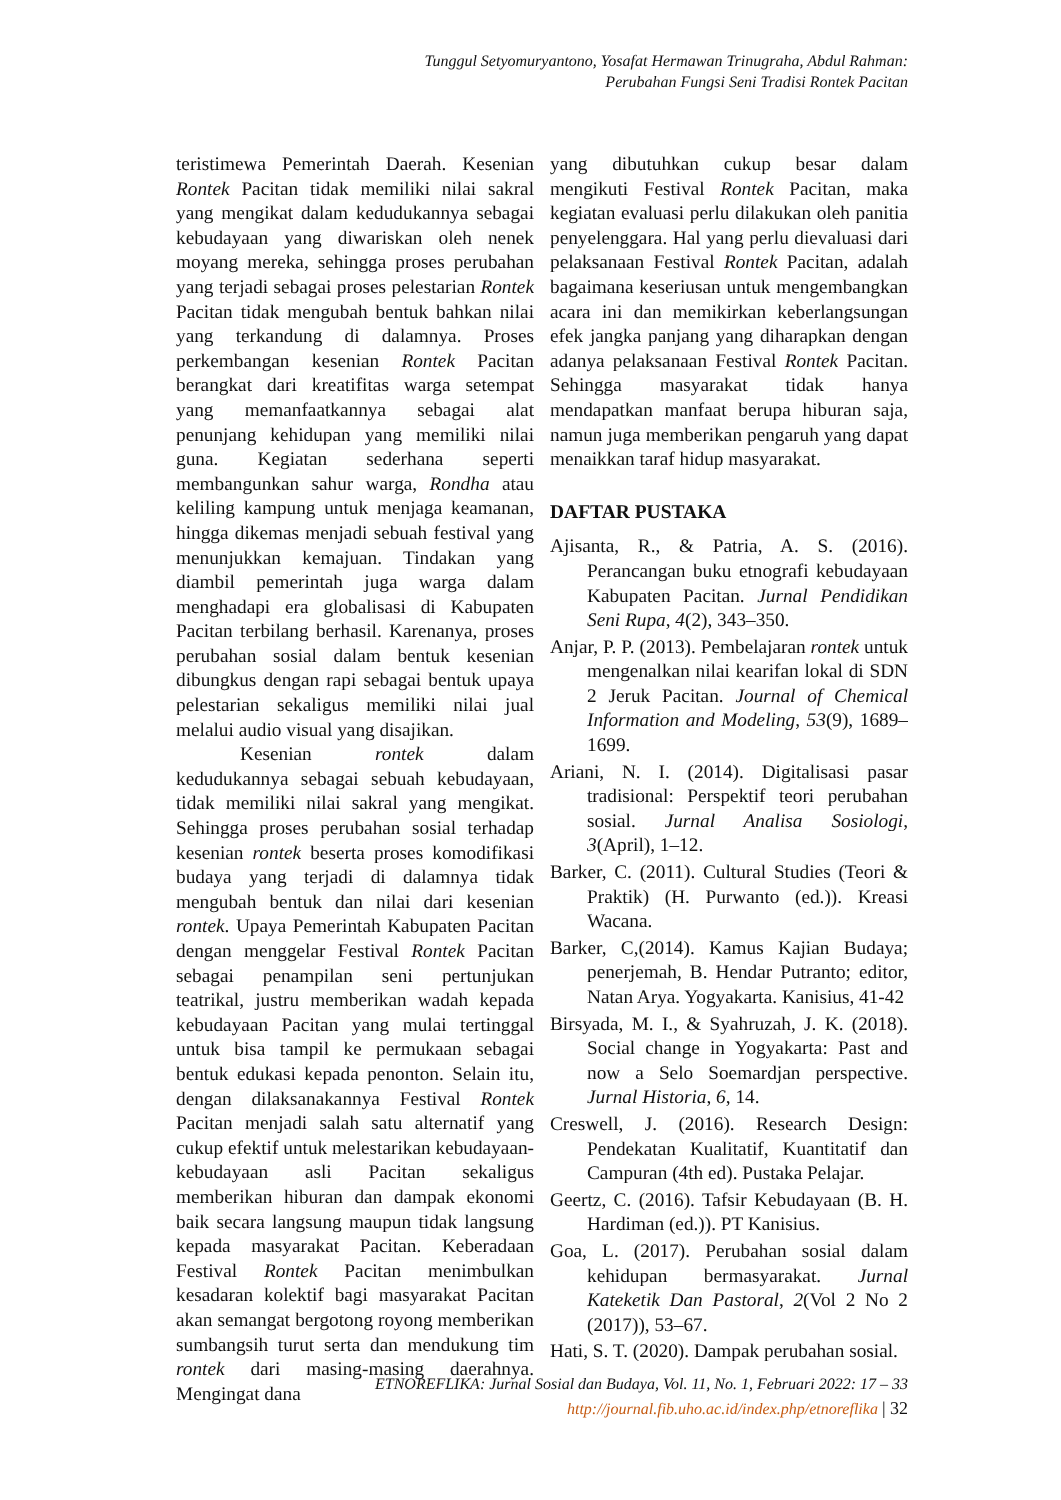Tunggul Setyomuryantono, Yosafat Hermawan Trinugraha, Abdul Rahman:
Perubahan Fungsi Seni Tradisi Rontek Pacitan
teristimewa Pemerintah Daerah. Kesenian Rontek Pacitan tidak memiliki nilai sakral yang mengikat dalam kedudukannya sebagai kebudayaan yang diwariskan oleh nenek moyang mereka, sehingga proses perubahan yang terjadi sebagai proses pelestarian Rontek Pacitan tidak mengubah bentuk bahkan nilai yang terkandung di dalamnya. Proses perkembangan kesenian Rontek Pacitan berangkat dari kreatifitas warga setempat yang memanfaatkannya sebagai alat penunjang kehidupan yang memiliki nilai guna. Kegiatan sederhana seperti membangunkan sahur warga, Rondha atau keliling kampung untuk menjaga keamanan, hingga dikemas menjadi sebuah festival yang menunjukkan kemajuan. Tindakan yang diambil pemerintah juga warga dalam menghadapi era globalisasi di Kabupaten Pacitan terbilang berhasil. Karenanya, proses perubahan sosial dalam bentuk kesenian dibungkus dengan rapi sebagai bentuk upaya pelestarian sekaligus memiliki nilai jual melalui audio visual yang disajikan.
Kesenian rontek dalam kedudukannya sebagai sebuah kebudayaan, tidak memiliki nilai sakral yang mengikat. Sehingga proses perubahan sosial terhadap kesenian rontek beserta proses komodifikasi budaya yang terjadi di dalamnya tidak mengubah bentuk dan nilai dari kesenian rontek. Upaya Pemerintah Kabupaten Pacitan dengan menggelar Festival Rontek Pacitan sebagai penampilan seni pertunjukan teatrikal, justru memberikan wadah kepada kebudayaan Pacitan yang mulai tertinggal untuk bisa tampil ke permukaan sebagai bentuk edukasi kepada penonton. Selain itu, dengan dilaksanakannya Festival Rontek Pacitan menjadi salah satu alternatif yang cukup efektif untuk melestarikan kebudayaan-kebudayaan asli Pacitan sekaligus memberikan hiburan dan dampak ekonomi baik secara langsung maupun tidak langsung kepada masyarakat Pacitan. Keberadaan Festival Rontek Pacitan menimbulkan kesadaran kolektif bagi masyarakat Pacitan akan semangat bergotong royong memberikan sumbangsih turut serta dan mendukung tim rontek dari masing-masing daerahnya. Mengingat dana
yang dibutuhkan cukup besar dalam mengikuti Festival Rontek Pacitan, maka kegiatan evaluasi perlu dilakukan oleh panitia penyelenggara. Hal yang perlu dievaluasi dari pelaksanaan Festival Rontek Pacitan, adalah bagaimana keseriusan untuk mengembangkan acara ini dan memikirkan keberlangsungan efek jangka panjang yang diharapkan dengan adanya pelaksanaan Festival Rontek Pacitan. Sehingga masyarakat tidak hanya mendapatkan manfaat berupa hiburan saja, namun juga memberikan pengaruh yang dapat menaikkan taraf hidup masyarakat.
DAFTAR PUSTAKA
Ajisanta, R., & Patria, A. S. (2016). Perancangan buku etnografi kebudayaan Kabupaten Pacitan. Jurnal Pendidikan Seni Rupa, 4(2), 343–350.
Anjar, P. P. (2013). Pembelajaran rontek untuk mengenalkan nilai kearifan lokal di SDN 2 Jeruk Pacitan. Journal of Chemical Information and Modeling, 53(9), 1689–1699.
Ariani, N. I. (2014). Digitalisasi pasar tradisional: Perspektif teori perubahan sosial. Jurnal Analisa Sosiologi, 3(April), 1–12.
Barker, C. (2011). Cultural Studies (Teori & Praktik) (H. Purwanto (ed.)). Kreasi Wacana.
Barker, C,(2014). Kamus Kajian Budaya; penerjemah, B. Hendar Putranto; editor, Natan Arya. Yogyakarta. Kanisius, 41-42
Birsyada, M. I., & Syahruzah, J. K. (2018). Social change in Yogyakarta: Past and now a Selo Soemardjan perspective. Jurnal Historia, 6, 14.
Creswell, J. (2016). Research Design: Pendekatan Kualitatif, Kuantitatif dan Campuran (4th ed). Pustaka Pelajar.
Geertz, C. (2016). Tafsir Kebudayaan (B. H. Hardiman (ed.)). PT Kanisius.
Goa, L. (2017). Perubahan sosial dalam kehidupan bermasyarakat. Jurnal Kateketik Dan Pastoral, 2(Vol 2 No 2 (2017)), 53–67.
Hati, S. T. (2020). Dampak perubahan sosial.
ETNOREFLIKA: Jurnal Sosial dan Budaya, Vol. 11, No. 1, Februari 2022: 17 – 33
http://journal.fib.uho.ac.id/index.php/etnoreflika | 32